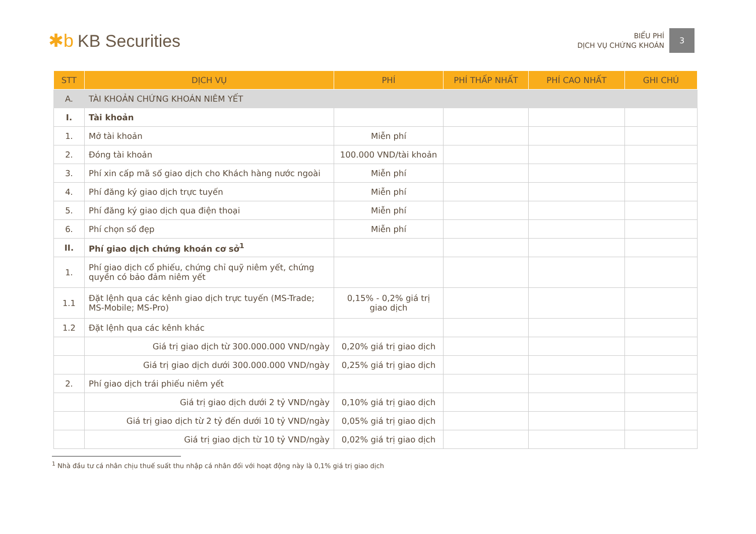✱b KB Securities
BIỂU PHÍ
DỊCH VỤ CHỨNG KHOÁN
3
| STT | DỊCH VỤ | PHÍ | PHÍ THẤP NHẤT | PHÍ CAO NHẤT | GHI CHÚ |
| --- | --- | --- | --- | --- | --- |
| A. | TÀI KHOẢN CHỨNG KHOÁN NIÊM YẾT | | | | |
| I. | Tài khoản | | | | |
| 1. | Mở tài khoản | Miễn phí | | | |
| 2. | Đóng tài khoản | 100.000 VND/tài khoản | | | |
| 3. | Phí xin cấp mã số giao dịch cho Khách hàng nước ngoài | Miễn phí | | | |
| 4. | Phí đăng ký giao dịch trực tuyến | Miễn phí | | | |
| 5. | Phí đăng ký giao dịch qua điện thoại | Miễn phí | | | |
| 6. | Phí chọn số đẹp | Miễn phí | | | |
| II. | Phí giao dịch chứng khoán cơ sở<sup>1</sup> | | | | |
| 1. | Phí giao dịch cổ phiếu, chứng chỉ quỹ niêm yết, chứng quyền có bảo đảm niêm yết | | | | |
| 1.1 | Đặt lệnh qua các kênh giao dịch trực tuyến (MS-Trade; MS-Mobile; MS-Pro) | 0,15% - 0,2% giá trị giao dịch | | | |
| 1.2 | Đặt lệnh qua các kênh khác | | | | |
| | Giá trị giao dịch từ 300.000.000 VND/ngày | 0,20% giá trị giao dịch | | | |
| | Giá trị giao dịch dưới 300.000.000 VND/ngày | 0,25% giá trị giao dịch | | | |
| 2. | Phí giao dịch trái phiếu niêm yết | | | | |
| | Giá trị giao dịch dưới 2 tỷ VND/ngày | 0,10% giá trị giao dịch | | | |
| | Giá trị giao dịch từ 2 tỷ đến dưới 10 tỷ VND/ngày | 0,05% giá trị giao dịch | | | |
| | Giá trị giao dịch từ 10 tỷ VND/ngày | 0,02% giá trị giao dịch | | | |
<sup>1</sup> Nhà đầu tư cá nhân chịu thuế suất thu nhập cá nhân đối với hoạt động này là 0,1% giá trị giao dịch